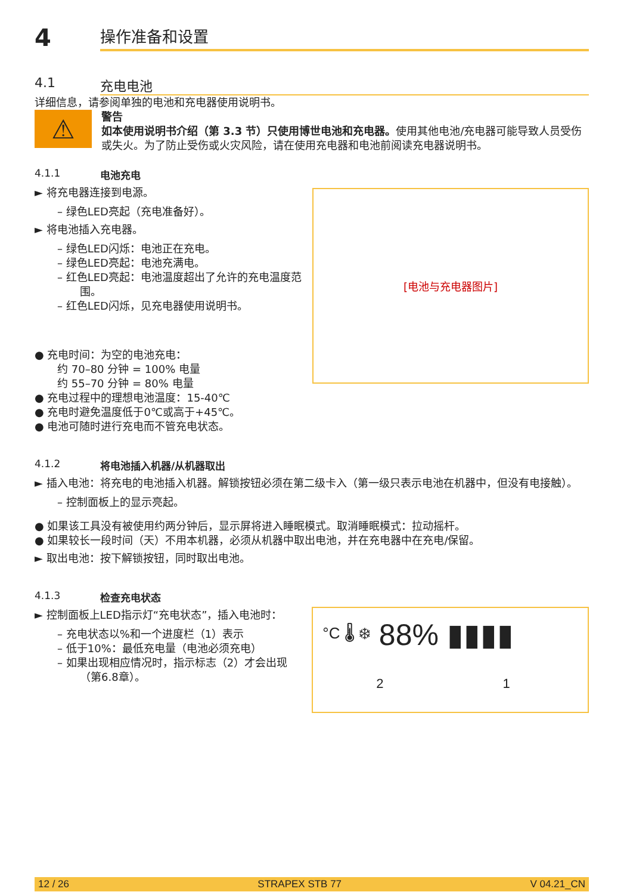4
操作准备和设置
4.1 充电电池
详细信息，请参阅单独的电池和充电器使用说明书。
⚠
警告
如本使用说明书介绍（第 3.3 节）只使用博世电池和充电器。使用其他电池/充电器可能导致人员受伤或失火。为了防止受伤或火灾风险，请在使用充电器和电池前阅读充电器说明书。
4.1.1 电池充电
► 将充电器连接到电源。
– 绿色LED亮起（充电准备好）。
► 将电池插入充电器。
– 绿色LED闪烁：电池正在充电。
– 绿色LED亮起：电池充满电。
– 红色LED亮起：电池温度超出了允许的充电温度范围。
– 红色LED闪烁，见充电器使用说明书。
[电池与充电器图片]
● 充电时间：为空的电池充电：
约 70–80 分钟 = 100% 电量
约 55–70 分钟 = 80% 电量
● 充电过程中的理想电池温度：15-40℃
● 充电时避免温度低于0℃或高于+45℃。
● 电池可随时进行充电而不管充电状态。
4.1.2 将电池插入机器/从机器取出
► 插入电池：将充电的电池插入机器。解锁按钮必须在第二级卡入（第一级只表示电池在机器中，但没有电接触）。
– 控制面板上的显示亮起。
● 如果该工具没有被使用约两分钟后，显示屏将进入睡眠模式。取消睡眠模式：拉动摇杆。
● 如果较长一段时间（天）不用本机器，必须从机器中取出电池，并在充电器中在充电/保留。
► 取出电池：按下解锁按钮，同时取出电池。
4.1.3 检查充电状态
► 控制面板上LED指示灯“充电状态”，插入电池时：
– 充电状态以%和一个进度栏（1）表示
– 低于10%：最低充电量（电池必须充电）
– 如果出现相应情况时，指示标志（2）才会出现（第6.8章）。
°C 🌡 ❄ 88% ▮▮▮▮
2 1
12 / 26 STRAPEX STB 77 V 04.21_CN